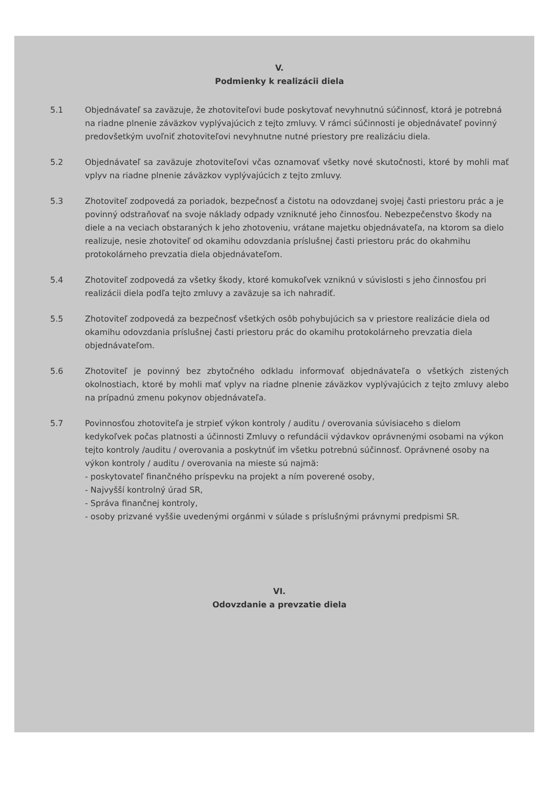V.
Podmienky k realizácii diela
5.1 Objednávateľ sa zaväzuje, že zhotoviteľovi bude poskytovať nevyhnutnú súčinnosť, ktorá je potrebná na riadne plnenie záväzkov vyplývajúcich z tejto zmluvy. V rámci súčinnosti je objednávateľ povinný predovšetkým uvoľniť zhotoviteľovi nevyhnutne nutné priestory pre realizáciu diela.
5.2 Objednávateľ sa zaväzuje zhotoviteľovi včas oznamovať všetky nové skutočnosti, ktoré by mohli mať vplyv na riadne plnenie záväzkov vyplývajúcich z tejto zmluvy.
5.3 Zhotoviteľ zodpovedá za poriadok, bezpečnosť a čistotu na odovzdanej svojej časti priestoru prác a je povinný odstraňovať na svoje náklady odpady vzniknuté jeho činnosťou. Nebezpečenstvo škody na diele a na veciach obstaraných k jeho zhotoveniu, vrátane majetku objednávateľa, na ktorom sa dielo realizuje, nesie zhotoviteľ od okamihu odovzdania príslušnej časti priestoru prác do okahmihu protokolárneho prevzatia diela objednávateľom.
5.4 Zhotoviteľ zodpovedá za všetky škody, ktoré komukoľvek vzniknú v súvislosti s jeho činnosťou pri realizácii diela podľa tejto zmluvy a zaväzuje sa ich nahradiť.
5.5 Zhotoviteľ zodpovedá za bezpečnosť všetkých osôb pohybujúcich sa v priestore realizácie diela od okamihu odovzdania príslušnej časti priestoru prác do okamihu protokolárneho prevzatia diela objednávateľom.
5.6 Zhotoviteľ je povinný bez zbytočného odkladu informovať objednávateľa o všetkých zistených okolnostiach, ktoré by mohli mať vplyv na riadne plnenie záväzkov vyplývajúcich z tejto zmluvy alebo na prípadnú zmenu pokynov objednávateľa.
5.7 Povinnosťou zhotoviteľa je strpieť výkon kontroly / auditu / overovania súvisiaceho s dielom kedykoľvek počas platnosti a účinnosti Zmluvy o refundácii výdavkov oprávnenými osobami na výkon tejto kontroly /auditu / overovania a poskytnúť im všetku potrebnú súčinnosť. Oprávnené osoby na výkon kontroly / auditu / overovania na mieste sú najmä:
- poskytovateľ finančného príspevku na projekt a ním poverené osoby,
- Najvyšší kontrolný úrad SR,
- Správa finančnej kontroly,
- osoby prizvané vyššie uvedenými orgánmi v súlade s príslušnými právnymi predpismi SR.
VI.
Odovzdanie a prevzatie diela